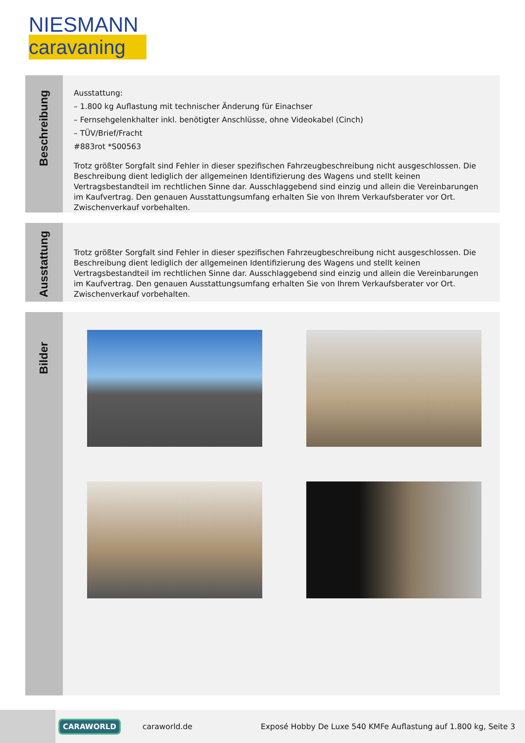NIESMANN
caravaning
Beschreibung
Ausstattung:
– 1.800 kg Auflastung mit technischer Änderung für Einachser
– Fernsehgelenkhalter inkl. benötigter Anschlüsse, ohne Videokabel (Cinch)
– TÜV/Brief/Fracht
#883rot *S00563
Trotz größter Sorgfalt sind Fehler in dieser spezifischen Fahrzeugbeschreibung nicht ausgeschlossen. Die Beschreibung dient lediglich der allgemeinen Identifizierung des Wagens und stellt keinen Vertragsbestandteil im rechtlichen Sinne dar. Ausschlaggebend sind einzig und allein die Vereinbarungen im Kaufvertrag. Den genauen Ausstattungsumfang erhalten Sie von Ihrem Verkaufsberater vor Ort. Zwischenverkauf vorbehalten.
Ausstattung
Trotz größter Sorgfalt sind Fehler in dieser spezifischen Fahrzeugbeschreibung nicht ausgeschlossen. Die Beschreibung dient lediglich der allgemeinen Identifizierung des Wagens und stellt keinen Vertragsbestandteil im rechtlichen Sinne dar. Ausschlaggebend sind einzig und allein die Vereinbarungen im Kaufvertrag. Den genauen Ausstattungsumfang erhalten Sie von Ihrem Verkaufsberater vor Ort. Zwischenverkauf vorbehalten.
Bilder
CARAWORLD
caraworld.de
Exposé Hobby De Luxe 540 KMFe Auflastung auf 1.800 kg, Seite 3